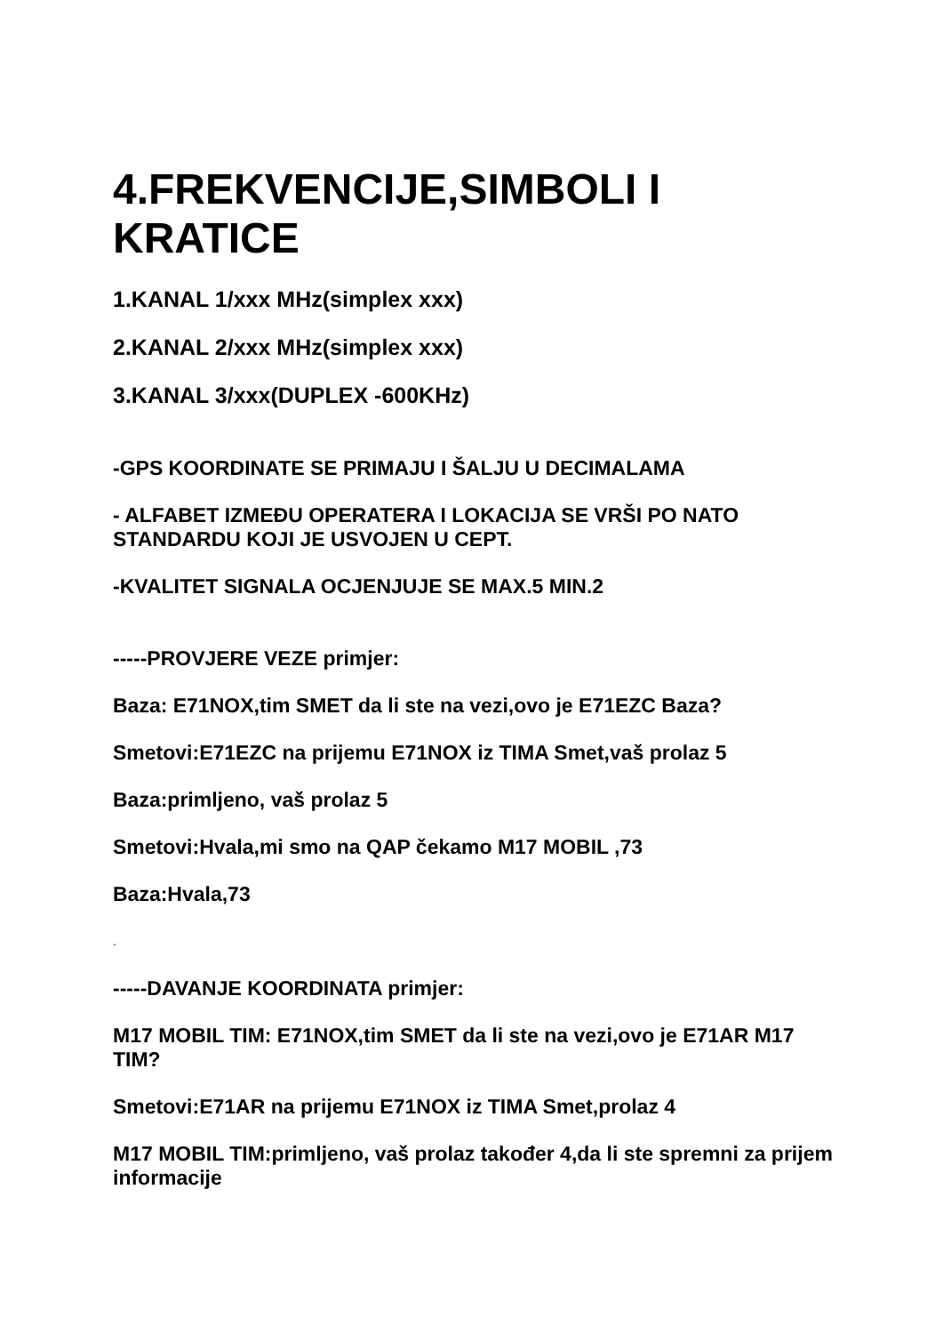4.FREKVENCIJE,SIMBOLI I KRATICE
1.KANAL 1/xxx MHz(simplex xxx)
2.KANAL 2/xxx MHz(simplex xxx)
3.KANAL 3/xxx(DUPLEX -600KHz)
-GPS KOORDINATE SE PRIMAJU I ŠALJU U DECIMALAMA
- ALFABET IZMEĐU OPERATERA I LOKACIJA SE VRŠI PO NATO STANDARDU KOJI JE USVOJEN U CEPT.
-KVALITET SIGNALA OCJENJUJE SE MAX.5 MIN.2
-----PROVJERE VEZE primjer:
Baza: E71NOX,tim SMET da li ste na vezi,ovo je E71EZC Baza?
Smetovi:E71EZC na prijemu E71NOX iz TIMA Smet,vaš prolaz 5
Baza:primljeno, vaš prolaz 5
Smetovi:Hvala,mi smo na QAP čekamo M17 MOBIL ,73
Baza:Hvala,73
.
-----DAVANJE KOORDINATA primjer:
M17 MOBIL TIM: E71NOX,tim SMET da li ste na vezi,ovo je E71AR M17 TIM?
Smetovi:E71AR na prijemu E71NOX iz TIMA Smet,prolaz 4
M17 MOBIL TIM:primljeno, vaš prolaz također 4,da li ste spremni za prijem informacije